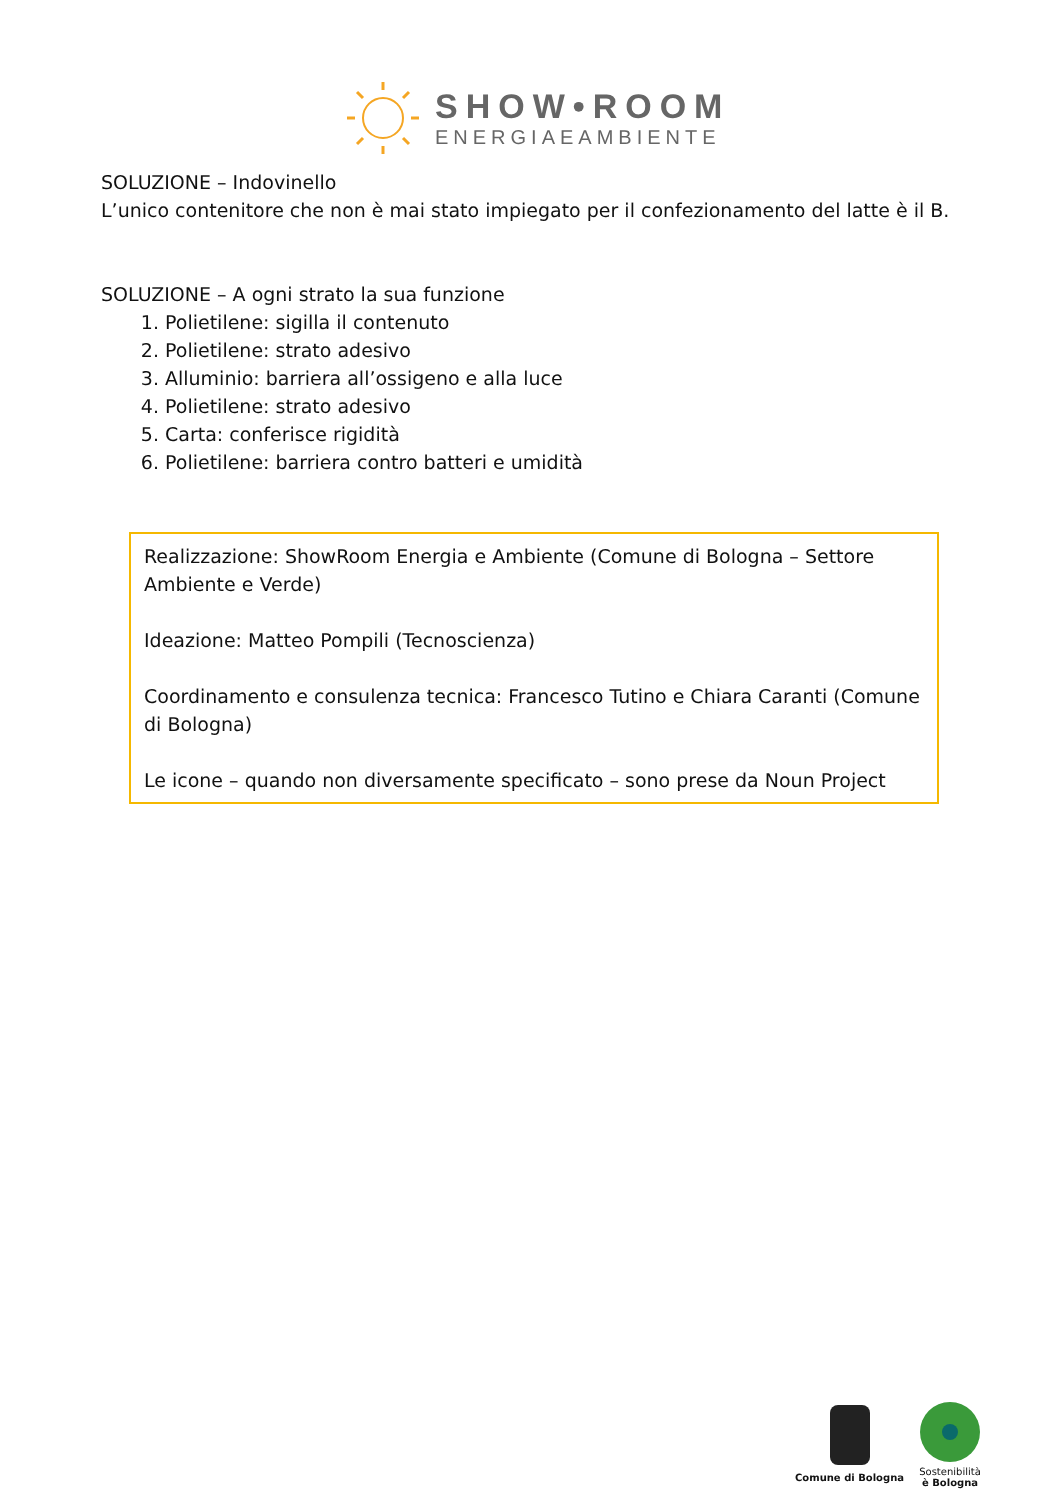SHOW•ROOM
ENERGIAEAMBIENTE
SOLUZIONE – Indovinello
L’unico contenitore che non è mai stato impiegato per il confezionamento del latte è il B.
SOLUZIONE – A ogni strato la sua funzione
1. Polietilene: sigilla il contenuto
2. Polietilene: strato adesivo
3. Alluminio: barriera all’ossigeno e alla luce
4. Polietilene: strato adesivo
5. Carta: conferisce rigidità
6. Polietilene: barriera contro batteri e umidità
Realizzazione: ShowRoom Energia e Ambiente (Comune di Bologna – Settore Ambiente e Verde)
Ideazione: Matteo Pompili (Tecnoscienza)
Coordinamento e consulenza tecnica: Francesco Tutino e Chiara Caranti (Comune di Bologna)
Le icone – quando non diversamente specificato – sono prese da Noun Project
Comune di Bologna
Sostenibilità
è Bologna